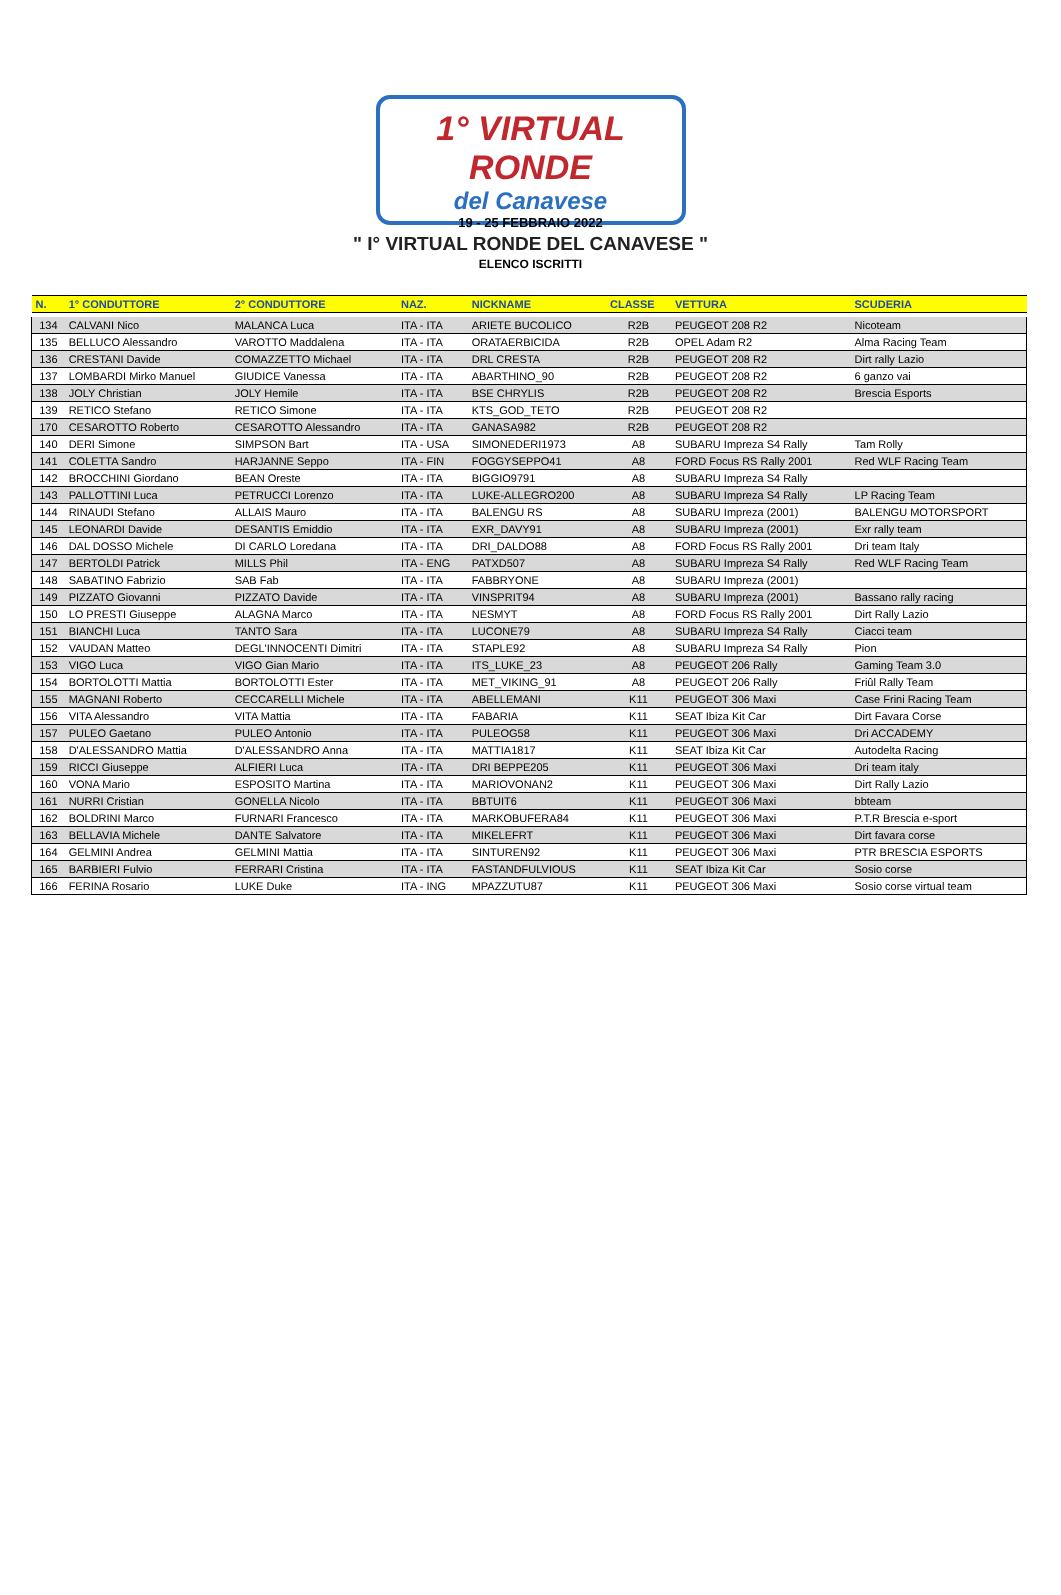1° VIRTUAL RONDE
del Canavese
19 - 25 FEBBRAIO 2022
" I° VIRTUAL RONDE DEL CANAVESE "
ELENCO ISCRITTI
| N. | 1° CONDUTTORE | 2° CONDUTTORE | NAZ. | NICKNAME | CLASSE | VETTURA | SCUDERIA |
| --- | --- | --- | --- | --- | --- | --- | --- |
| 134 | CALVANI Nico | MALANCA Luca | ITA - ITA | ARIETE BUCOLICO | R2B | PEUGEOT 208 R2 | Nicoteam |
| 135 | BELLUCO Alessandro | VAROTTO Maddalena | ITA - ITA | ORATAERBICIDA | R2B | OPEL Adam R2 | Alma Racing Team |
| 136 | CRESTANI Davide | COMAZZETTO Michael | ITA - ITA | DRL CRESTA | R2B | PEUGEOT 208 R2 | Dirt rally Lazio |
| 137 | LOMBARDI Mirko Manuel | GIUDICE Vanessa | ITA - ITA | ABARTHINO_90 | R2B | PEUGEOT 208 R2 | 6 ganzo vai |
| 138 | JOLY Christian | JOLY Hemile | ITA - ITA | BSE CHRYLIS | R2B | PEUGEOT 208 R2 | Brescia Esports |
| 139 | RETICO Stefano | RETICO Simone | ITA - ITA | KTS_GOD_TETO | R2B | PEUGEOT 208 R2 | |
| 170 | CESAROTTO Roberto | CESAROTTO Alessandro | ITA - ITA | GANASA982 | R2B | PEUGEOT 208 R2 | |
| 140 | DERI Simone | SIMPSON Bart | ITA - USA | SIMONEDERI1973 | A8 | SUBARU Impreza S4 Rally | Tam Rolly |
| 141 | COLETTA Sandro | HARJANNE Seppo | ITA - FIN | FOGGYSEPPO41 | A8 | FORD Focus RS Rally 2001 | Red WLF Racing Team |
| 142 | BROCCHINI Giordano | BEAN Oreste | ITA - ITA | BIGGIO9791 | A8 | SUBARU Impreza S4 Rally | |
| 143 | PALLOTTINI Luca | PETRUCCI Lorenzo | ITA - ITA | LUKE-ALLEGRO200 | A8 | SUBARU Impreza S4 Rally | LP Racing Team |
| 144 | RINAUDI Stefano | ALLAIS Mauro | ITA - ITA | BALENGU RS | A8 | SUBARU Impreza (2001) | BALENGU MOTORSPORT |
| 145 | LEONARDI Davide | DESANTIS Emiddio | ITA - ITA | EXR_DAVY91 | A8 | SUBARU Impreza (2001) | Exr rally team |
| 146 | DAL DOSSO Michele | DI CARLO Loredana | ITA - ITA | DRI_DALDO88 | A8 | FORD Focus RS Rally 2001 | Dri team Italy |
| 147 | BERTOLDI Patrick | MILLS Phil | ITA - ENG | PATXD507 | A8 | SUBARU Impreza S4 Rally | Red WLF Racing Team |
| 148 | SABATINO Fabrizio | SAB Fab | ITA - ITA | FABBRYONE | A8 | SUBARU Impreza (2001) | |
| 149 | PIZZATO Giovanni | PIZZATO Davide | ITA - ITA | VINSPRIT94 | A8 | SUBARU Impreza (2001) | Bassano rally racing |
| 150 | LO PRESTI Giuseppe | ALAGNA Marco | ITA - ITA | NESMYT | A8 | FORD Focus RS Rally 2001 | Dirt Rally Lazio |
| 151 | BIANCHI Luca | TANTO Sara | ITA - ITA | LUCONE79 | A8 | SUBARU Impreza S4 Rally | Ciacci team |
| 152 | VAUDAN Matteo | DEGL'INNOCENTI Dimitri | ITA - ITA | STAPLE92 | A8 | SUBARU Impreza S4 Rally | Pion |
| 153 | VIGO Luca | VIGO Gian Mario | ITA - ITA | ITS_LUKE_23 | A8 | PEUGEOT 206 Rally | Gaming Team 3.0 |
| 154 | BORTOLOTTI Mattia | BORTOLOTTI Ester | ITA - ITA | MET_VIKING_91 | A8 | PEUGEOT 206 Rally | Friûl Rally Team |
| 155 | MAGNANI Roberto | CECCARELLI Michele | ITA - ITA | ABELLEMANI | K11 | PEUGEOT 306 Maxi | Case Frini Racing Team |
| 156 | VITA Alessandro | VITA Mattia | ITA - ITA | FABARIA | K11 | SEAT Ibiza Kit Car | Dirt Favara Corse |
| 157 | PULEO Gaetano | PULEO Antonio | ITA - ITA | PULEOG58 | K11 | PEUGEOT 306 Maxi | Dri ACCADEMY |
| 158 | D'ALESSANDRO Mattia | D'ALESSANDRO Anna | ITA - ITA | MATTIA1817 | K11 | SEAT Ibiza Kit Car | Autodelta Racing |
| 159 | RICCI Giuseppe | ALFIERI Luca | ITA - ITA | DRI BEPPE205 | K11 | PEUGEOT 306 Maxi | Dri team italy |
| 160 | VONA Mario | ESPOSITO Martina | ITA - ITA | MARIOVONAN2 | K11 | PEUGEOT 306 Maxi | Dirt Rally Lazio |
| 161 | NURRI Cristian | GONELLA Nicolo | ITA - ITA | BBTUIT6 | K11 | PEUGEOT 306 Maxi | bbteam |
| 162 | BOLDRINI Marco | FURNARI Francesco | ITA - ITA | MARKOBUFERA84 | K11 | PEUGEOT 306 Maxi | P.T.R Brescia e-sport |
| 163 | BELLAVIA Michele | DANTE Salvatore | ITA - ITA | MIKELEFRT | K11 | PEUGEOT 306 Maxi | Dirt favara corse |
| 164 | GELMINI Andrea | GELMINI Mattia | ITA - ITA | SINTUREN92 | K11 | PEUGEOT 306 Maxi | PTR BRESCIA ESPORTS |
| 165 | BARBIERI Fulvio | FERRARI Cristina | ITA - ITA | FASTANDFULVIOUS | K11 | SEAT Ibiza Kit Car | Sosio corse |
| 166 | FERINA Rosario | LUKE Duke | ITA - ING | MPAZZUTU87 | K11 | PEUGEOT 306 Maxi | Sosio corse virtual team |